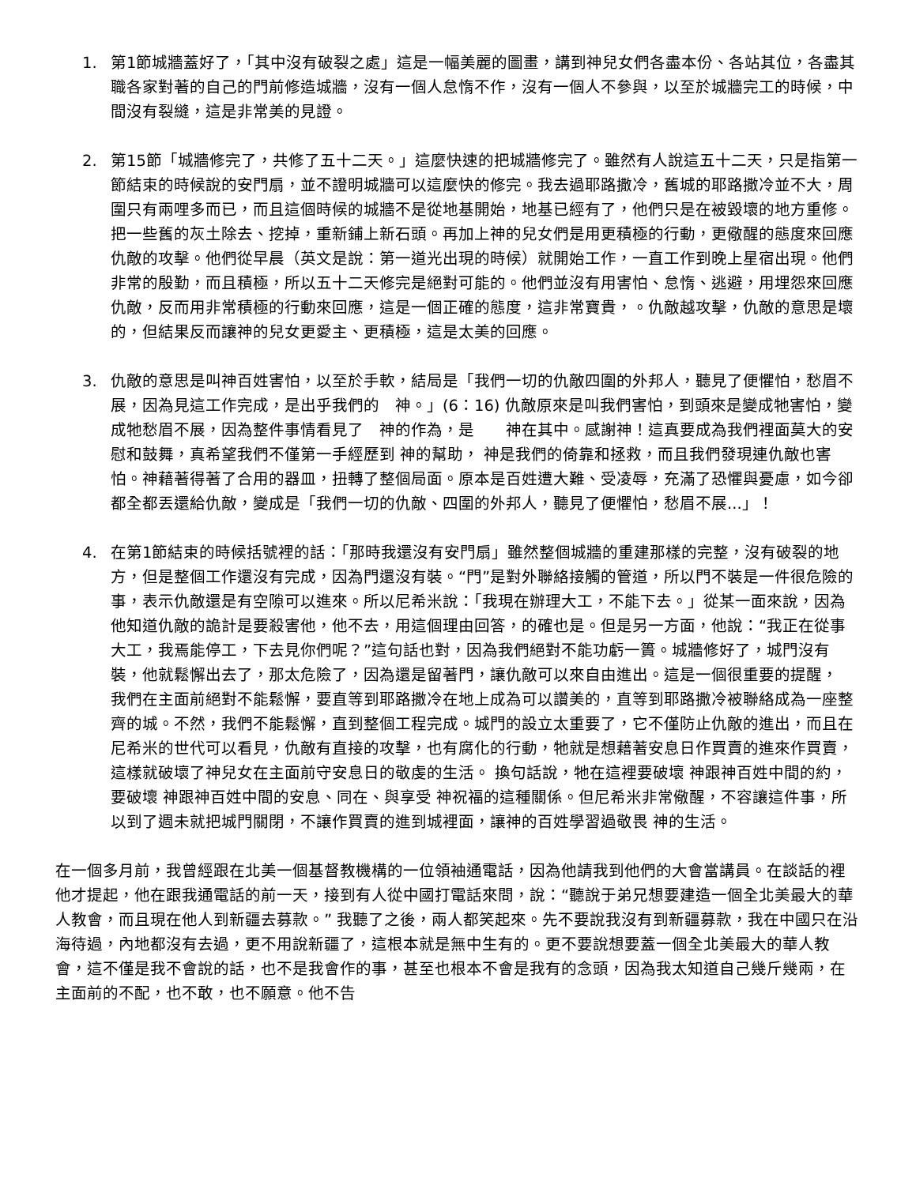1. 第1節城牆蓋好了，「其中沒有破裂之處」這是一幅美麗的圖畫，講到神兒女們各盡本份、各站其位，各盡其職各家對著的自己的門前修造城牆，沒有一個人怠惰不作，沒有一個人不參與，以至於城牆完工的時候，中間沒有裂縫，這是非常美的見證。
2. 第15節「城牆修完了，共修了五十二天。」這麼快速的把城牆修完了。雖然有人說這五十二天，只是指第一節結束的時候說的安門扇，並不證明城牆可以這麼快的修完。我去過耶路撒冷，舊城的耶路撒冷並不大，周圍只有兩哩多而已，而且這個時候的城牆不是從地基開始，地基已經有了，他們只是在被毀壞的地方重修。把一些舊的灰土除去、挖掉，重新鋪上新石頭。再加上神的兒女們是用更積極的行動，更儆醒的態度來回應仇敵的攻擊。他們從早晨（英文是說：第一道光出現的時候）就開始工作，一直工作到晚上星宿出現。他們非常的殷勤，而且積極，所以五十二天修完是絕對可能的。他們並沒有用害怕、怠惰、逃避，用埋怨來回應仇敵，反而用非常積極的行動來回應，這是一個正確的態度，這非常寶貴，。仇敵越攻擊，仇敵的意思是壞的，但結果反而讓神的兒女更愛主、更積極，這是太美的回應。
3. 仇敵的意思是叫神百姓害怕，以至於手軟，結局是「我們一切的仇敵四圍的外邦人，聽見了便懼怕，愁眉不展，因為見這工作完成，是出乎我們的　神。」(6：16) 仇敵原來是叫我們害怕，到頭來是變成牠害怕，變成牠愁眉不展，因為整件事情看見了　神的作為，是　　神在其中。感謝神！這真要成為我們裡面莫大的安慰和鼓舞，真希望我們不僅第一手經歷到 神的幫助， 神是我們的倚靠和拯救，而且我們發現連仇敵也害怕。神藉著得著了合用的器皿，扭轉了整個局面。原本是百姓遭大難、受凌辱，充滿了恐懼與憂慮，如今卻都全都丟還給仇敵，變成是「我們一切的仇敵、四圍的外邦人，聽見了便懼怕，愁眉不展...」！
4. 在第1節結束的時候括號裡的話：「那時我還沒有安門扇」雖然整個城牆的重建那樣的完整，沒有破裂的地方，但是整個工作還沒有完成，因為門還沒有裝。“門”是對外聯絡接觸的管道，所以門不裝是一件很危險的事，表示仇敵還是有空隙可以進來。所以尼希米說：「我現在辦理大工，不能下去。」從某一面來說，因為他知道仇敵的詭計是要殺害他，他不去，用這個理由回答，的確也是。但是另一方面，他說：“我正在從事大工，我焉能停工，下去見你們呢？”這句話也對，因為我們絕對不能功虧一簣。城牆修好了，城門沒有裝，他就鬆懈出去了，那太危險了，因為還是留著門，讓仇敵可以來自由進出。這是一個很重要的提醒，　我們在主面前絕對不能鬆懈，要直等到耶路撒冷在地上成為可以讚美的，直等到耶路撒冷被聯絡成為一座整齊的城。不然，我們不能鬆懈，直到整個工程完成。城門的設立太重要了，它不僅防止仇敵的進出，而且在尼希米的世代可以看見，仇敵有直接的攻擊，也有腐化的行動，牠就是想藉著安息日作買賣的進來作買賣，這樣就破壞了神兒女在主面前守安息日的敬虔的生活。 換句話說，牠在這裡要破壞 神跟神百姓中間的約，要破壞 神跟神百姓中間的安息、同在、與享受 神祝福的這種關係。但尼希米非常儆醒，不容讓這件事，所以到了週未就把城門關閉，不讓作買賣的進到城裡面，讓神的百姓學習過敬畏 神的生活。
在一個多月前，我曾經跟在北美一個基督教機構的一位領袖通電話，因為他請我到他們的大會當講員。在談話的裡他才提起，他在跟我通電話的前一天，接到有人從中國打電話來問，說：“聽說于弟兄想要建造一個全北美最大的華人教會，而且現在他人到新疆去募款。” 我聽了之後，兩人都笑起來。先不要說我沒有到新疆募款，我在中國只在沿海待過，內地都沒有去過，更不用說新疆了，這根本就是無中生有的。更不要說想要蓋一個全北美最大的華人教會，這不僅是我不會說的話，也不是我會作的事，甚至也根本不會是我有的念頭，因為我太知道自己幾斤幾兩，在主面前的不配，也不敢，也不願意。他不告